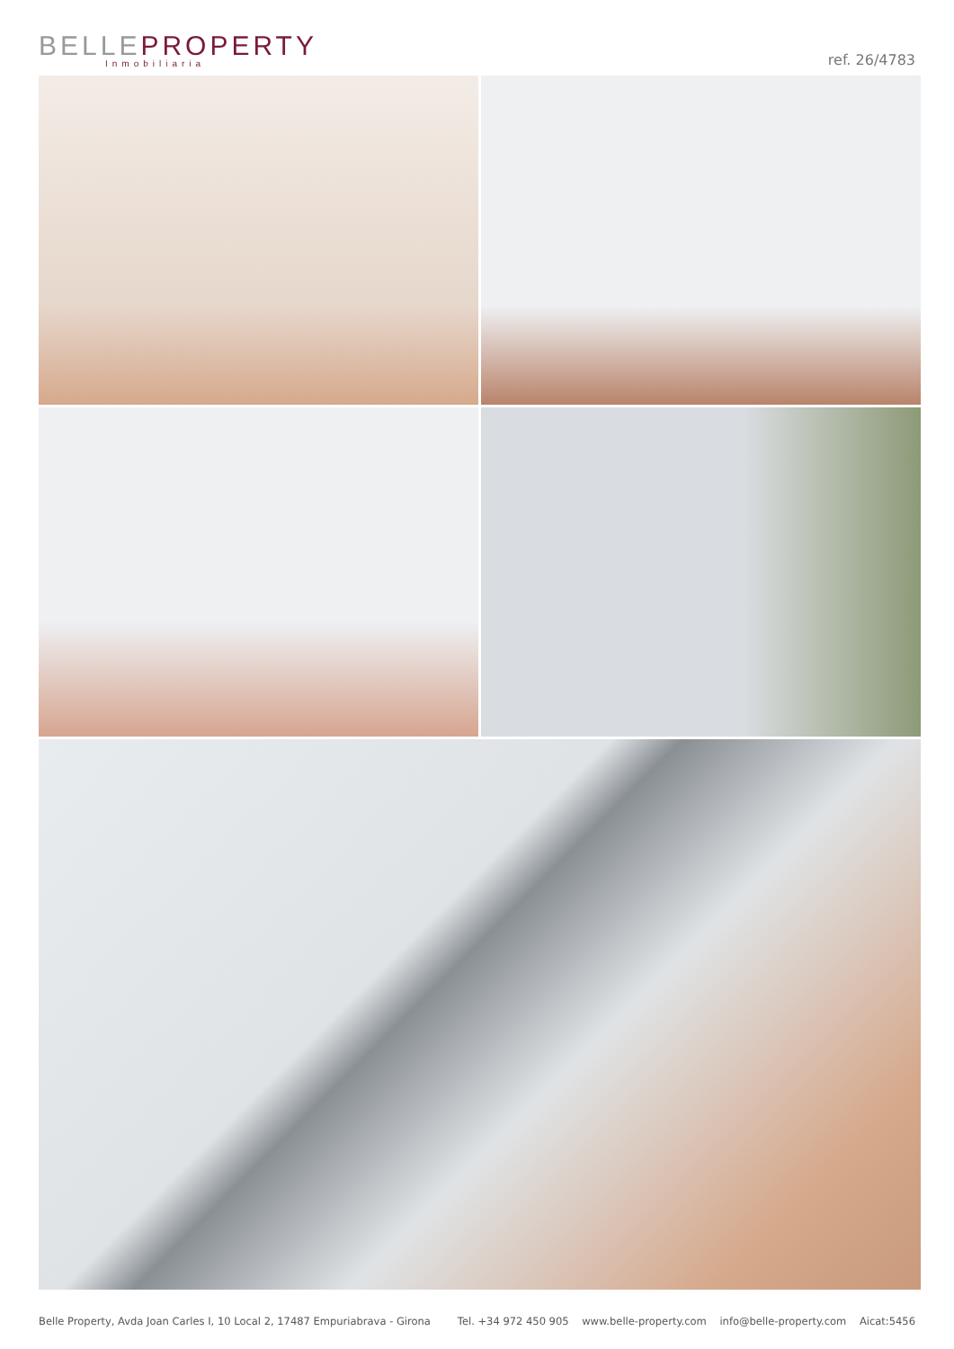BELLEPROPERTY
Inmobiliaria
ref. 26/4783
Belle Property, Avda Joan Carles I, 10 Local 2, 17487 Empuriabrava - Girona Tel. +34 972 450 905 www.belle-property.com info@belle-property.com Aicat:5456